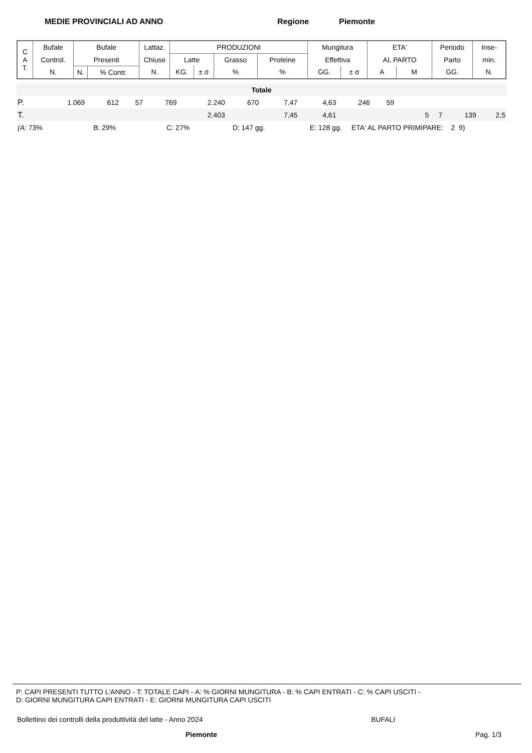MEDIE PROVINCIALI AD ANNO Regione Piemonte
| C A T. | Bufale | Bufale | | Lattaz. | PRODUZIONI | | | | Mungitura | | ETA' | | Periodo | Inse- |
| | Control. | Presenti | | Chiuse | Latte | | Grasso | Proteine | Effettiva | | AL PARTO | | Parto | min. |
| | N. | N. | % Contr. | N. | KG. | ± σ | % | % | GG. | ± σ | A | M | GG. | N. |
| Totale | | | | | | | | | | | | | |
| P. | 1.069 | 612 | 57 | 769 | 2.240 | 670 | 7,47 | 4,63 | 246 | 59 | | | |
| T. | | | | | 2.403 | | 7,45 | 4,61 | | | 5 7 | 139 | 2,5 |
| (A: 73% B: 29% C: 27% D: 147 gg. E: 128 gg. ETA' AL PARTO PRIMIPARE: 2 9) | | | | | | | | | | | | | |
P: CAPI PRESENTI TUTTO L'ANNO - T: TOTALE CAPI - A: % GIORNI MUNGITURA - B: % CAPI ENTRATI - C: % CAPI USCITI -
D: GIORNI MUNGITURA CAPI ENTRATI - E: GIORNI MUNGITURA CAPI USCITI
Bollettino dei controlli della produttività del latte - Anno 2024 BUFALI
Piemonte Pag. 1/3